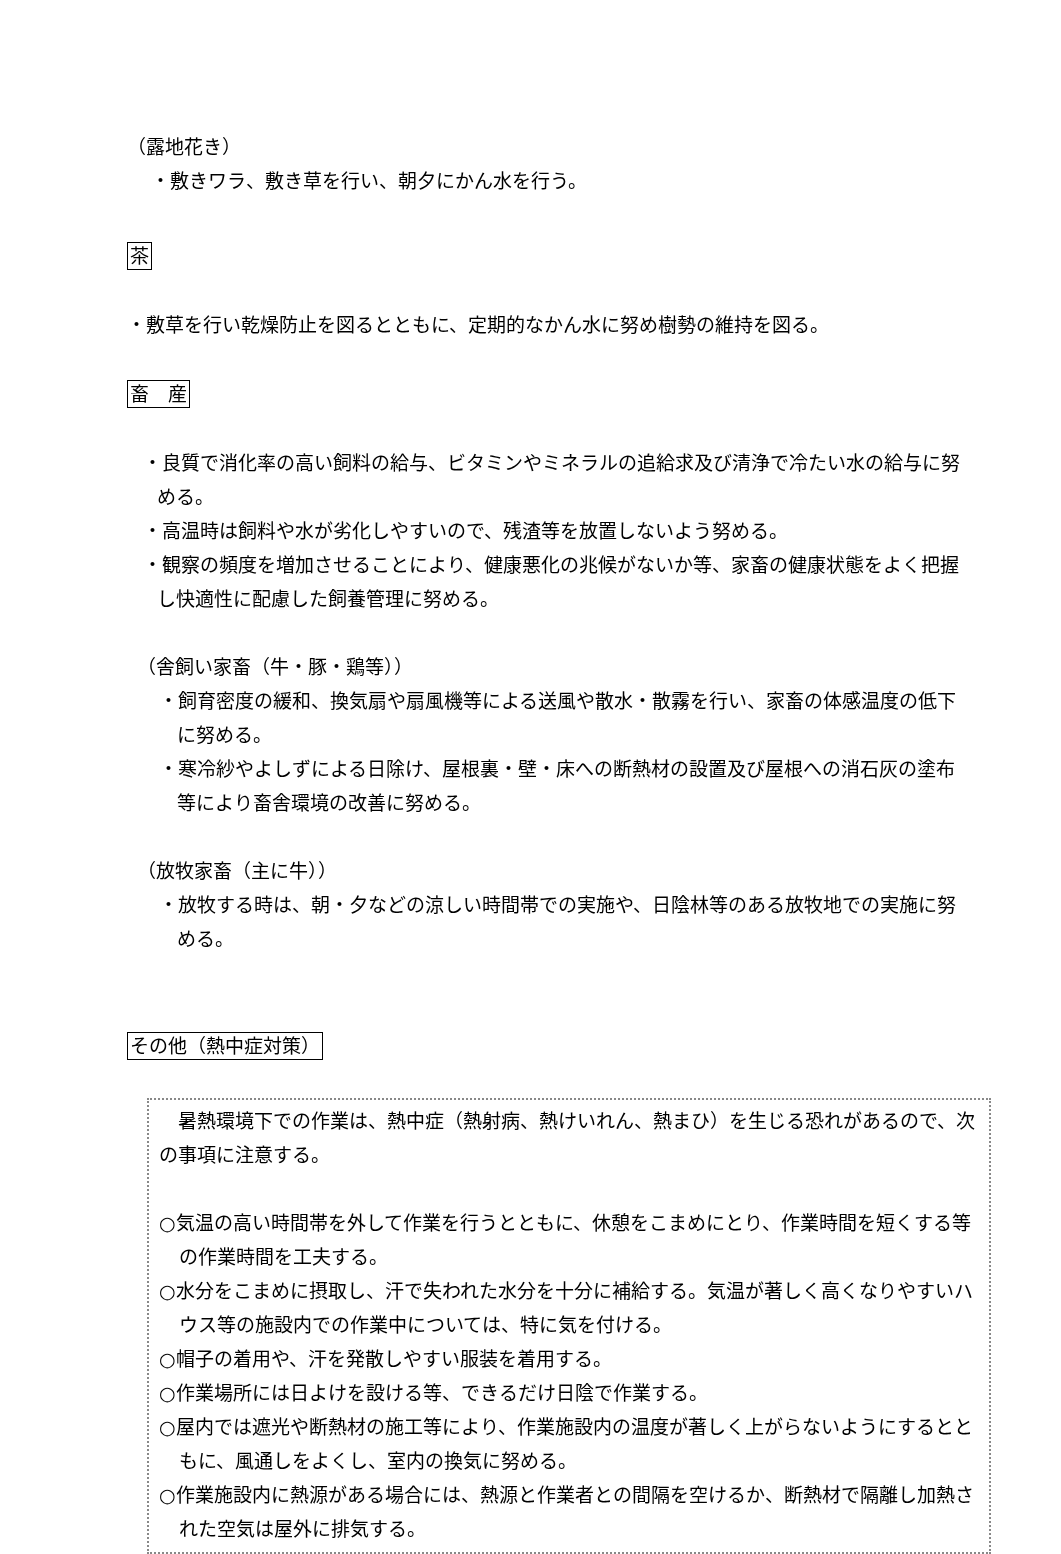（露地花き）
・敷きワラ、敷き草を行い、朝夕にかん水を行う。
茶
・敷草を行い乾燥防止を図るとともに、定期的なかん水に努め樹勢の維持を図る。
畜　産
・良質で消化率の高い飼料の給与、ビタミンやミネラルの追給求及び清浄で冷たい水の給与に努める。
・高温時は飼料や水が劣化しやすいので、残渣等を放置しないよう努める。
・観察の頻度を増加させることにより、健康悪化の兆候がないか等、家畜の健康状態をよく把握し快適性に配慮した飼養管理に努める。
（舎飼い家畜（牛・豚・鶏等））
・飼育密度の緩和、換気扇や扇風機等による送風や散水・散霧を行い、家畜の体感温度の低下に努める。
・寒冷紗やよしずによる日除け、屋根裏・壁・床への断熱材の設置及び屋根への消石灰の塗布等により畜舎環境の改善に努める。
（放牧家畜（主に牛））
・放牧する時は、朝・夕などの涼しい時間帯での実施や、日陰林等のある放牧地での実施に努める。
その他（熱中症対策）
　暑熱環境下での作業は、熱中症（熱射病、熱けいれん、熱まひ）を生じる恐れがあるので、次の事項に注意する。
○気温の高い時間帯を外して作業を行うとともに、休憩をこまめにとり、作業時間を短くする等の作業時間を工夫する。
○水分をこまめに摂取し、汗で失われた水分を十分に補給する。気温が著しく高くなりやすいハウス等の施設内での作業中については、特に気を付ける。
○帽子の着用や、汗を発散しやすい服装を着用する。
○作業場所には日よけを設ける等、できるだけ日陰で作業する。
○屋内では遮光や断熱材の施工等により、作業施設内の温度が著しく上がらないようにするとともに、風通しをよくし、室内の換気に努める。
○作業施設内に熱源がある場合には、熱源と作業者との間隔を空けるか、断熱材で隔離し加熱された空気は屋外に排気する。